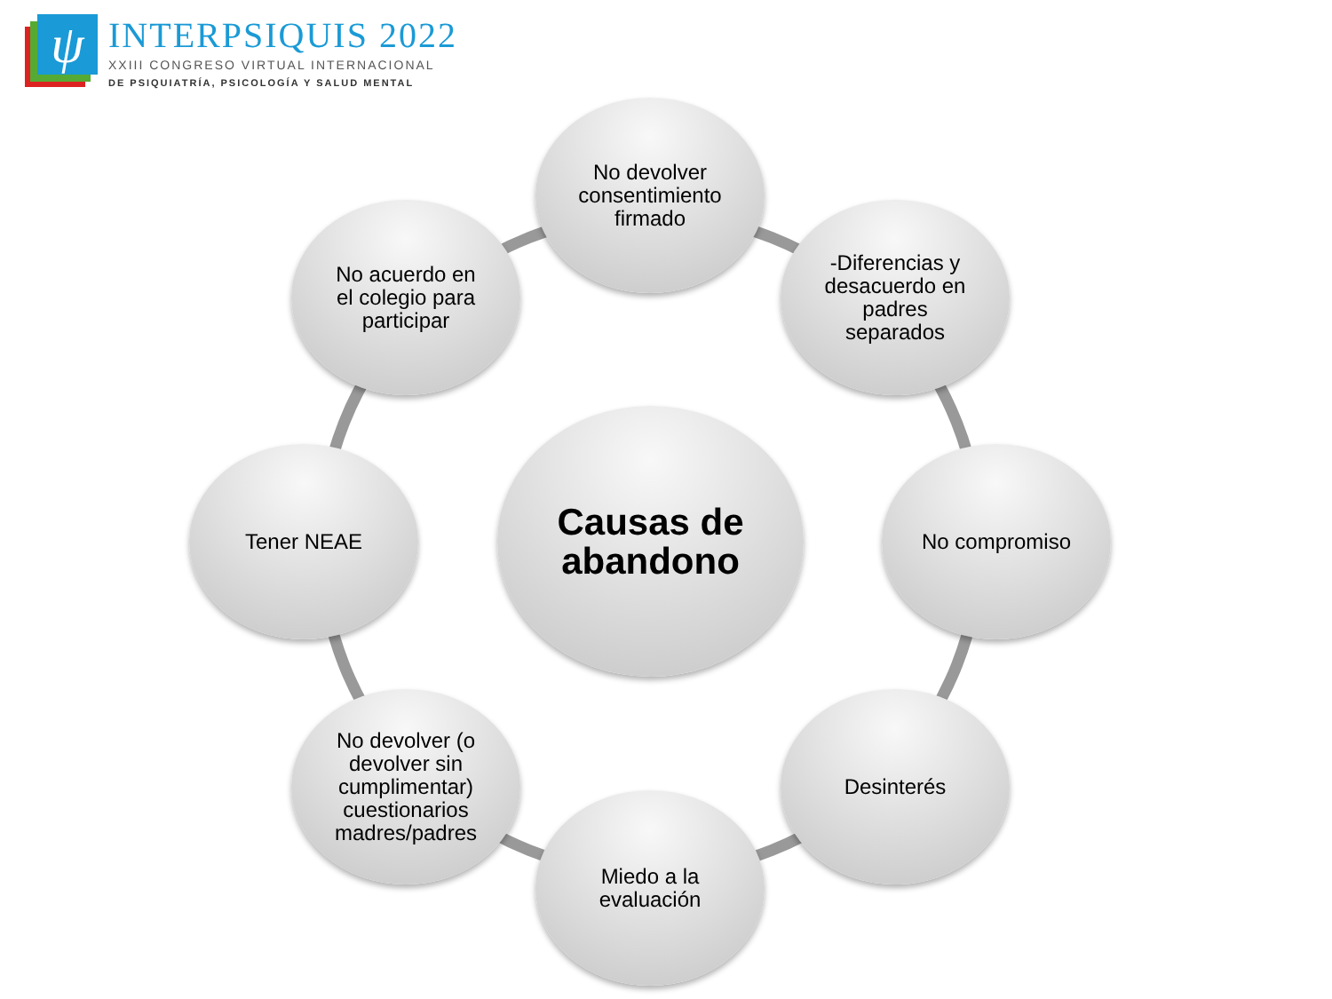ψ
INTERPSIQUIS 2022
XXIII CONGRESO VIRTUAL INTERNACIONAL
DE PSIQUIATRÍA, PSICOLOGÍA Y SALUD MENTAL
Causas de
abandono
No devolver
consentimiento
firmado
-Diferencias y
desacuerdo en
padres
separados
No compromiso
Desinterés
Miedo a la
evaluación
No devolver (o
devolver sin
cumplimentar)
cuestionarios
madres/padres
Tener NEAE
No acuerdo en
el colegio para
participar